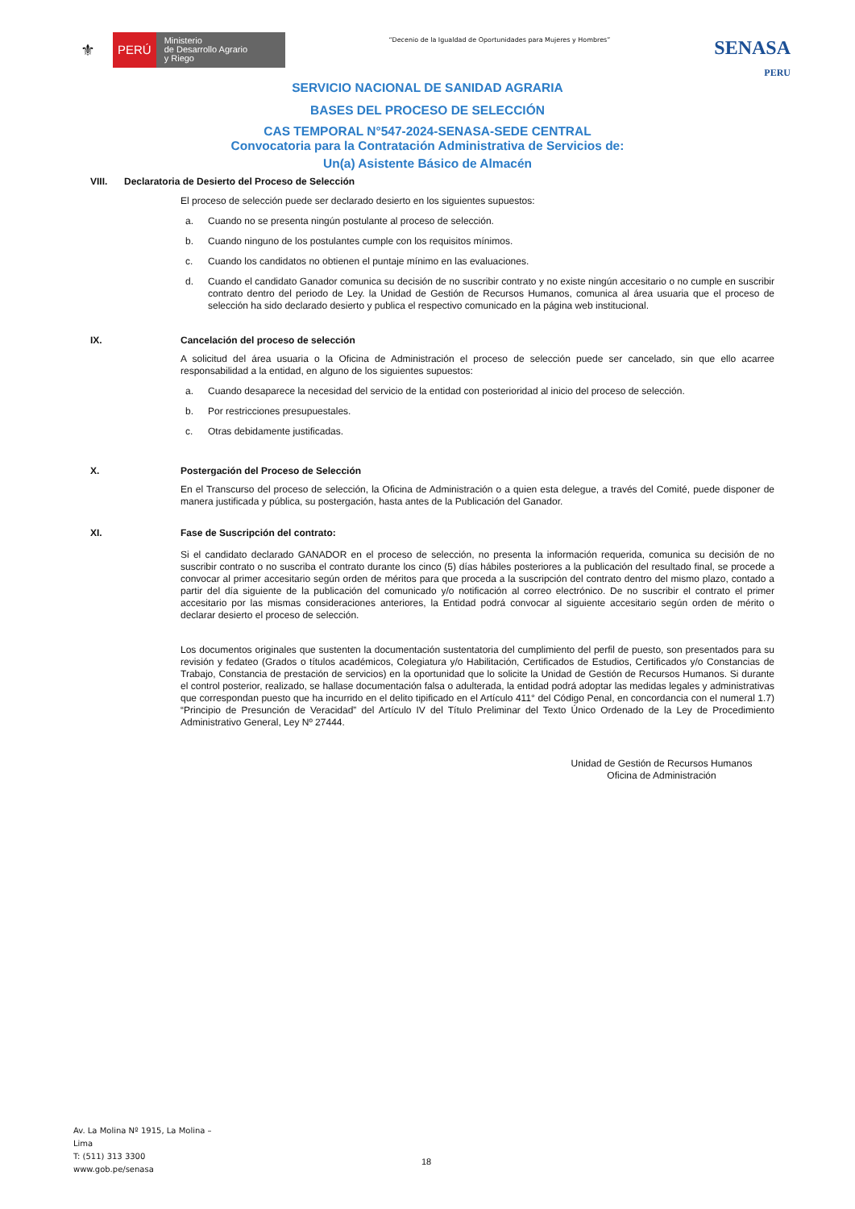⚜ PERÚ Ministerio
de Desarrollo Agrario
y Riego
“Decenio de la Igualdad de Oportunidades para Mujeres y Hombres”
SENASA
PERU
SERVICIO NACIONAL DE SANIDAD AGRARIA
BASES DEL PROCESO DE SELECCIÓN
CAS TEMPORAL N°547-2024-SENASA-SEDE CENTRAL
Convocatoria para la Contratación Administrativa de Servicios de:
Un(a) Asistente Básico de Almacén
VIII. Declaratoria de Desierto del Proceso de Selección
El proceso de selección puede ser declarado desierto en los siguientes supuestos:
a. Cuando no se presenta ningún postulante al proceso de selección.
b. Cuando ninguno de los postulantes cumple con los requisitos mínimos.
c. Cuando los candidatos no obtienen el puntaje mínimo en las evaluaciones.
d. Cuando el candidato Ganador comunica su decisión de no suscribir contrato y no existe ningún accesitario o no cumple en suscribir contrato dentro del periodo de Ley. la Unidad de Gestión de Recursos Humanos, comunica al área usuaria que el proceso de selección ha sido declarado desierto y publica el respectivo comunicado en la página web institucional.
IX.
Cancelación del proceso de selección
A solicitud del área usuaria o la Oficina de Administración el proceso de selección puede ser cancelado, sin que ello acarree responsabilidad a la entidad, en alguno de los siguientes supuestos:
a. Cuando desaparece la necesidad del servicio de la entidad con posterioridad al inicio del proceso de selección.
b. Por restricciones presupuestales.
c. Otras debidamente justificadas.
X.
Postergación del Proceso de Selección
En el Transcurso del proceso de selección, la Oficina de Administración o a quien esta delegue, a través del Comité, puede disponer de manera justificada y pública, su postergación, hasta antes de la Publicación del Ganador.
XI.
Fase de Suscripción del contrato:
Si el candidato declarado GANADOR en el proceso de selección, no presenta la información requerida, comunica su decisión de no suscribir contrato o no suscriba el contrato durante los cinco (5) días hábiles posteriores a la publicación del resultado final, se procede a convocar al primer accesitario según orden de méritos para que proceda a la suscripción del contrato dentro del mismo plazo, contado a partir del día siguiente de la publicación del comunicado y/o notificación al correo electrónico. De no suscribir el contrato el primer accesitario por las mismas consideraciones anteriores, la Entidad podrá convocar al siguiente accesitario según orden de mérito o declarar desierto el proceso de selección.
Los documentos originales que sustenten la documentación sustentatoria del cumplimiento del perfil de puesto, son presentados para su revisión y fedateo (Grados o títulos académicos, Colegiatura y/o Habilitación, Certificados de Estudios, Certificados y/o Constancias de Trabajo, Constancia de prestación de servicios) en la oportunidad que lo solicite la Unidad de Gestión de Recursos Humanos. Si durante el control posterior, realizado, se hallase documentación falsa o adulterada, la entidad podrá adoptar las medidas legales y administrativas que correspondan puesto que ha incurrido en el delito tipificado en el Artículo 411° del Código Penal, en concordancia con el numeral 1.7) “Principio de Presunción de Veracidad” del Artículo IV del Título Preliminar del Texto Único Ordenado de la Ley de Procedimiento Administrativo General, Ley Nº 27444.
Unidad de Gestión de Recursos Humanos
Oficina de Administración
Av. La Molina Nº 1915, La Molina –
Lima
T: (511) 313 3300
www.gob.pe/senasa
18